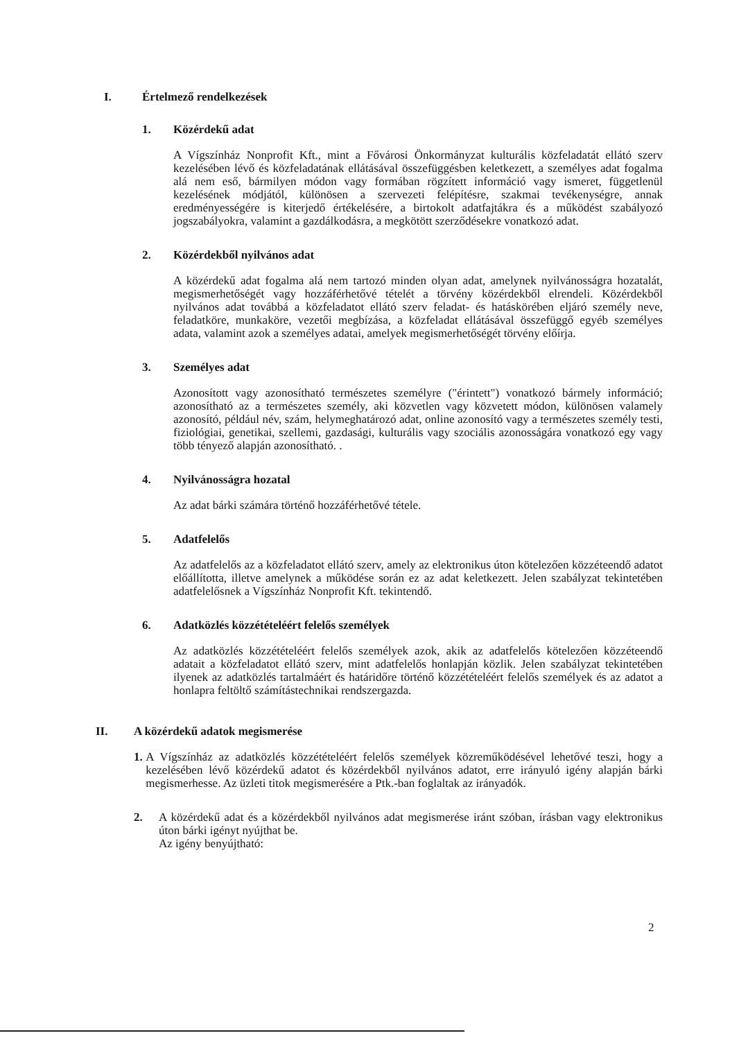I. Értelmező rendelkezések
1. Közérdekű adat
A Vígszínház Nonprofit Kft., mint a Fővárosi Önkormányzat kulturális közfeladatát ellátó szerv kezelésében lévő és közfeladatának ellátásával összefüggésben keletkezett, a személyes adat fogalma alá nem eső, bármilyen módon vagy formában rögzített információ vagy ismeret, függetlenül kezelésének módjától, különösen a szervezeti felépítésre, szakmai tevékenységre, annak eredményességére is kiterjedő értékelésére, a birtokolt adatfajtákra és a működést szabályozó jogszabályokra, valamint a gazdálkodásra, a megkötött szerződésekre vonatkozó adat.
2. Közérdekből nyilvános adat
A közérdekű adat fogalma alá nem tartozó minden olyan adat, amelynek nyilvánosságra hozatalát, megismerhetőségét vagy hozzáférhetővé tételét a törvény közérdekből elrendeli. Közérdekből nyilvános adat továbbá a közfeladatot ellátó szerv feladat- és hatáskörében eljáró személy neve, feladatköre, munkaköre, vezetői megbízása, a közfeladat ellátásával összefüggő egyéb személyes adata, valamint azok a személyes adatai, amelyek megismerhetőségét törvény előírja.
3. Személyes adat
Azonosított vagy azonosítható természetes személyre ("érintett") vonatkozó bármely információ; azonosítható az a természetes személy, aki közvetlen vagy közvetett módon, különösen valamely azonosító, például név, szám, helymeghatározó adat, online azonosító vagy a természetes személy testi, fiziológiai, genetikai, szellemi, gazdasági, kulturális vagy szociális azonosságára vonatkozó egy vagy több tényező alapján azonosítható. .
4. Nyilvánosságra hozatal
Az adat bárki számára történő hozzáférhetővé tétele.
5. Adatfelelős
Az adatfelelős az a közfeladatot ellátó szerv, amely az elektronikus úton kötelezően közzéteendő adatot előállította, illetve amelynek a működése során ez az adat keletkezett. Jelen szabályzat tekintetében adatfelelősnek a Vígszínház Nonprofit Kft. tekintendő.
6. Adatközlés közzétételéért felelős személyek
Az adatközlés közzétételéért felelős személyek azok, akik az adatfelelős kötelezően közzéteendő adatait a közfeladatot ellátó szerv, mint adatfelelős honlapján közlik. Jelen szabályzat tekintetében ilyenek az adatközlés tartalmáért és határidőre történő közzétételéért felelős személyek és az adatot a honlapra feltöltő számítástechnikai rendszergazda.
II. A közérdekű adatok megismerése
1. A Vígszínház az adatközlés közzétételéért felelős személyek közreműködésével lehetővé teszi, hogy a kezelésében lévő közérdekű adatot és közérdekből nyilvános adatot, erre irányuló igény alapján bárki megismerhesse. Az üzleti titok megismerésére a Ptk.-ban foglaltak az irányadók.
2. A közérdekű adat és a közérdekből nyilvános adat megismerése iránt szóban, írásban vagy elektronikus úton bárki igényt nyújthat be.
Az igény benyújtható:
2